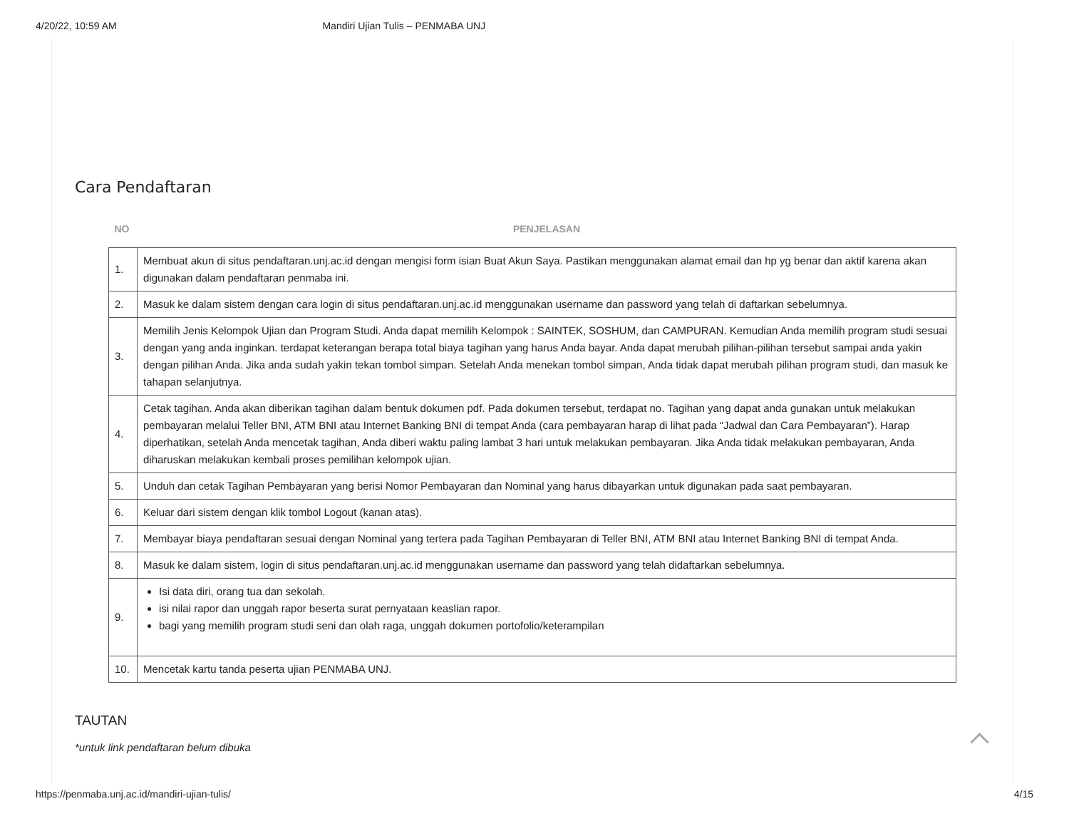4/20/22, 10:59 AM Mandiri Ujian Tulis – PENMABA UNJ
Cara Pendaftaran
| NO | PENJELASAN |
| --- | --- |
| 1. | Membuat akun di situs pendaftaran.unj.ac.id dengan mengisi form isian Buat Akun Saya. Pastikan menggunakan alamat email dan hp yg benar dan aktif karena akan digunakan dalam pendaftaran penmaba ini. |
| 2. | Masuk ke dalam sistem dengan cara login di situs pendaftaran.unj.ac.id menggunakan username dan password yang telah di daftarkan sebelumnya. |
| 3. | Memilih Jenis Kelompok Ujian dan Program Studi. Anda dapat memilih Kelompok : SAINTEK, SOSHUM, dan CAMPURAN. Kemudian Anda memilih program studi sesuai dengan yang anda inginkan. terdapat keterangan berapa total biaya tagihan yang harus Anda bayar. Anda dapat merubah pilihan-pilihan tersebut sampai anda yakin dengan pilihan Anda. Jika anda sudah yakin tekan tombol simpan. Setelah Anda menekan tombol simpan, Anda tidak dapat merubah pilihan program studi, dan masuk ke tahapan selanjutnya. |
| 4. | Cetak tagihan. Anda akan diberikan tagihan dalam bentuk dokumen pdf. Pada dokumen tersebut, terdapat no. Tagihan yang dapat anda gunakan untuk melakukan pembayaran melalui Teller BNI, ATM BNI atau Internet Banking BNI di tempat Anda (cara pembayaran harap di lihat pada “Jadwal dan Cara Pembayaran”). Harap diperhatikan, setelah Anda mencetak tagihan, Anda diberi waktu paling lambat 3 hari untuk melakukan pembayaran. Jika Anda tidak melakukan pembayaran, Anda diharuskan melakukan kembali proses pemilihan kelompok ujian. |
| 5. | Unduh dan cetak Tagihan Pembayaran yang berisi Nomor Pembayaran dan Nominal yang harus dibayarkan untuk digunakan pada saat pembayaran. |
| 6. | Keluar dari sistem dengan klik tombol Logout (kanan atas). |
| 7. | Membayar biaya pendaftaran sesuai dengan Nominal yang tertera pada Tagihan Pembayaran di Teller BNI, ATM BNI atau Internet Banking BNI di tempat Anda. |
| 8. | Masuk ke dalam sistem, login di situs pendaftaran.unj.ac.id menggunakan username dan password yang telah didaftarkan sebelumnya. |
| 9. | Isi data diri, orang tua dan sekolah. isi nilai rapor dan unggah rapor beserta surat pernyataan keaslian rapor. bagi yang memilih program studi seni dan olah raga, unggah dokumen portofolio/keterampilan |
| 10. | Mencetak kartu tanda peserta ujian PENMABA UNJ. |
TAUTAN
*untuk link pendaftaran belum dibuka
https://penmaba.unj.ac.id/mandiri-ujian-tulis/ 4/15